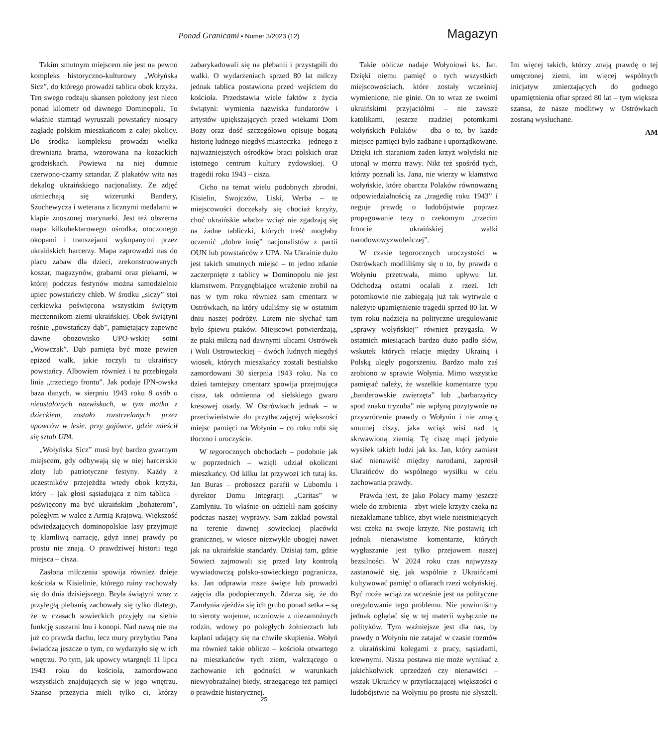Ponad Granicami • Numer 3/2023 (12)
Magazyn
Takim smutnym miejscem nie jest na pewno kompleks historyczno-kulturowy „Wołyńska Sicz”, do którego prowadzi tablica obok krzyża. Ten swego rodzaju skansen położony jest nieco ponad kilometr od dawnego Dominopola. To właśnie stamtąd wyruszali powstańcy niosący zagładę polskim mieszkańcom z całej okolicy. Do środka kompleksu prowadzi wielka drewniana brama, wzorowana na kozackich grodziskach. Powiewa na niej dumnie czerwono-czarny sztandar. Z plakatów wita nas dekalog ukraińskiego nacjonalisty. Ze zdjęć uśmiechają się wizerunki Bandery, Szuchewycza i weterana z licznymi medalami w klapie znoszonej marynarki. Jest też obszerna mapa kilkuhektarowego ośrodka, otoczonego okopami i transzejami wykopanymi przez ukraińskich harcerzy. Mapa zaprowadzi nas do placu zabaw dla dzieci, zrekonstruowanych koszar, magazynów, grabarni oraz piekarni, w której podczas festynów można samodzielnie upiec powstańczy chleb. W środku „siczy” stoi cerkiewka poświęcona wszystkim świętym męczennikom ziemi ukraińskiej. Obok świątyni rośnie „powstańczy dąb”, pamiętający zapewne dawne obozowisko UPO-wskiej sotni „Wowczak”. Dąb pamięta być może pewien epizod walk, jakie toczyli tu ukraińscy powstańcy. Albowiem również i tu przebiegała linia „trzeciego frontu”. Jak podaje IPN-owska baza danych, w sierpniu 1943 roku 8 osób o nieustalonych nazwiskach, w tym matka z dzieckiem, zostało rozstrzelanych przez upowców w lesie, przy gajówce, gdzie mieścił się sztab UPA.
„Wołyńska Sicz” musi być bardzo gwarnym miejscem, gdy odbywają się w niej harcerskie zloty lub patriotyczne festyny. Każdy z uczestników przejeżdża wtedy obok krzyża, który – jak głosi sąsiadująca z nim tablica – poświęcony ma być ukraińskim „bohaterom”, poległym w walce z Armią Krajową. Większość odwiedzających dominopolskie lasy przyjmuje tę kłamliwą narrację, gdyż innej prawdy po prostu nie znają. O prawdziwej historii tego miejsca – cisza.
Zasłona milczenia spowija również dzieje kościoła w Kisielinie, którego ruiny zachowały się do dnia dzisiejszego. Bryła świątyni wraz z przyległą plebanią zachowały się tylko dlatego, że w czasach sowieckich przyjęły na siebie funkcję suszarni lnu i konopi. Nad nawą nie ma już co prawda dachu, lecz mury przybytku Pana świadczą jeszcze o tym, co wydarzyło się w ich wnętrzu. Po tym, jak upowcy wtargnęli 11 lipca 1943 roku do kościoła, zamordowano wszystkich znajdujących się w jego wnętrzu. Szanse przeżycia mieli tylko ci, którzy zabarykadowali się na plebanii i przystąpili do walki. O wydarzeniach sprzed 80 lat milczy jednak tablica postawiona przed wejściem do kościoła. Przedstawia wiele faktów z życia świątyni: wymienia nazwiska fundatorów i artystów upiększających przed wiekami Dom Boży oraz dość szczegółowo opisuje bogatą historię ludnego niegdyś miasteczka – jednego z najważniejszych ośrodków braci polskich oraz istotnego centrum kultury żydowskiej. O tragedii roku 1943 – cisza.
Cicho na temat wielu podobnych zbrodni. Kisielin, Swojczów, Liski, Werba – te miejscowości doczekały się chociaż krzyży, choć ukraińskie władze wciąż nie zgadzają się na żadne tabliczki, których treść mogłaby oczernić „dobre imię” nacjonalistów z partii OUN lub powstańców z UPA. Na Ukrainie dużo jest takich smutnych miejsc – to jedno zdanie zaczerpnięte z tablicy w Dominopolu nie jest kłamstwem. Przygnębiające wrażenie zrobił na nas w tym roku również sam cmentarz w Ostrówkach, na który udaliśmy się w ostatnim dniu naszej podróży. Latem nie słychać tam było śpiewu ptaków. Miejscowi potwierdzają, że ptaki milczą nad dawnymi ulicami Ostrówek i Woli Ostrowieckiej – dwóch ludnych niegdyś wiosek, których mieszkańcy zostali bestialsko zamordowani 30 sierpnia 1943 roku. Na co dzień tamtejszy cmentarz spowija przejmująca cisza, tak odmienna od sielskiego gwaru kresowej osady. W Ostrówkach jednak – w przeciwieństwie do przytłaczającej większości miejsc pamięci na Wołyniu – co roku robi się tłoczno i uroczyście.
W tegorocznych obchodach – podobnie jak w poprzednich – wzięli udział okoliczni mieszkańcy. Od kilku lat przywozi ich tutaj ks. Jan Buras – proboszcz parafii w Lubomlu i dyrektor Domu Integracji „Caritas” w Zamłyniu. To właśnie on udzielił nam gościny podczas naszej wyprawy. Sam zakład powstał na terenie dawnej sowieckiej placówki granicznej, w wiosce niezwykle ubogiej nawet jak na ukraińskie standardy. Dzisiaj tam, gdzie Sowieci zajmowali się przed laty kontrolą wywiadowczą polsko-sowieckiego pogranicza, ks. Jan odprawia msze święte lub prowadzi zajęcia dla podopiecznych. Zdarza się, że do Zamłynia zjeżdża się ich grubo ponad setka – są to sieroty wojenne, uczniowie z niezamożnych rodzin, wdowy po poległych żołnierzach lub kapłani udający się na chwile skupienia. Wołyń ma również takie oblicze – kościoła otwartego na mieszkańców tych ziem, walczącego o zachowanie ich godności w warunkach niewyobrażalnej biedy, strzegącego też pamięci o prawdzie historycznej.
Takie oblicze nadaje Wołyniowi ks. Jan. Dzięki niemu pamięć o tych wszystkich miejscowościach, które zostały wcześniej wymienione, nie ginie. On to wraz ze swoimi ukraińskimi przyjaciółmi – nie zawsze katolikami, jeszcze rzadziej potomkami wołyńskich Polaków – dba o to, by każde miejsce pamięci było zadbane i uporządkowane. Dzięki ich staraniom żaden krzyż wołyński nie utonął w morzu trawy. Nikt też spośród tych, którzy poznali ks. Jana, nie wierzy w kłamstwo wołyńskie, które obarcza Polaków równoważną odpowiedzialnością za „tragedię roku 1943” i neguje prawdę o ludobójstwie poprzez propagowanie tezy o rzekomym „trzecim froncie ukraińskiej walki narodowowyzwoleńczej”.
W czasie tegorocznych uroczystości w Ostrówkach modliliśmy się o to, by prawda o Wołyniu przetrwała, mimo upływu lat. Odchodzą ostatni ocalali z rzezi. Ich potomkowie nie zabiegają już tak wytrwale o należyte upamiętnienie tragedii sprzed 80 lat. W tym roku nadzieja na polityczne uregulowanie „sprawy wołyńskiej” również przygasła. W ostatnich miesiącach bardzo dużo padło słów, wskutek których relacje między Ukrainą i Polską uległy pogorszeniu. Bardzo mało zaś zrobiono w sprawie Wołynia. Mimo wszystko pamiętać należy, że wszelkie komentarze typu „banderowskie zwierzęta” lub „barbarzyńcy spod znaku tryzuba” nie wpłyną pozytywnie na przywrócenie prawdy o Wołyniu i nie zmącą smutnej ciszy, jaka wciąż wisi nad tą skrwawioną ziemią. Tę ciszę mąci jedynie wysiłek takich ludzi jak ks. Jan, który zamiast siać nienawiść między narodami, zaprosił Ukraińców do wspólnego wysiłku w celu zachowania prawdy.
Prawdą jest, że jako Polacy mamy jeszcze wiele do zrobienia – zbyt wiele krzyży czeka na niezakłamane tablice, zbyt wiele nieistniejących wsi czeka na swoje krzyże. Nie postawią ich jednak nienawistne komentarze, których wygłaszanie jest tylko przejawem naszej bezsilności. W 2024 roku czas najwyższy zastanowić się, jak wspólnie z Ukraińcami kultywować pamięć o ofiarach rzezi wołyńskiej. Być może wciąż za wcześnie jest na polityczne uregulowanie tego problemu. Nie powinniśmy jednak oglądać się w tej materii wyłącznie na polityków. Tym ważniejsze jest dla nas, by prawdy o Wołyniu nie zatajać w czasie rozmów z ukraińskimi kolegami z pracy, sąsiadami, krewnymi. Nasza postawa nie może wynikać z jakichkolwiek uprzedzeń czy nienawiści – wszak Ukraińcy w przytłaczającej większości o ludobójstwie na Wołyniu po prostu nie słyszeli. Im więcej takich, którzy znają prawdę o tej umęczonej ziemi, im więcej wspólnych inicjatyw zmierzających do godnego upamiętnienia ofiar sprzed 80 lat – tym większa szansa, że nasze modlitwy w Ostrówkach zostaną wysłuchane.
AM
25